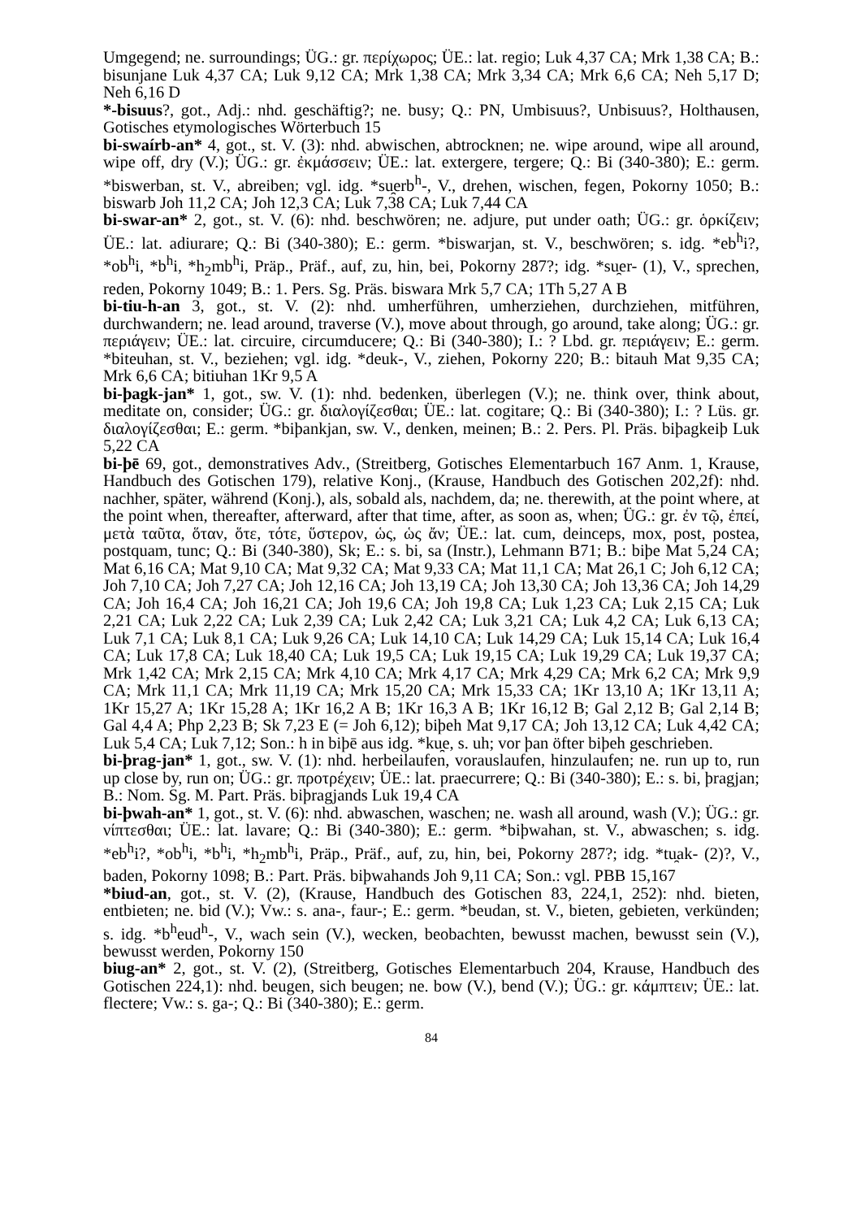Umgegend; ne. surroundings; ÜG.: gr. περίχωρος; ÜE.: lat. regio; Luk 4,37 CA; Mrk 1,38 CA; B.: bisunjane Luk 4,37 CA; Luk 9,12 CA; Mrk 1,38 CA; Mrk 3,34 CA; Mrk 6,6 CA; Neh 5,17 D; Neh 6,16 D
*-bisuus?, got., Adj.: nhd. geschäftig?; ne. busy; Q.: PN, Umbisuus?, Unbisuus?, Holthausen, Gotisches etymologisches Wörterbuch 15
bi-swaírb-an* 4, got., st. V. (3): nhd. abwischen, abtrocknen; ne. wipe around, wipe all around, wipe off, dry (V.); ÜG.: gr. ἐκμάσσειν; ÜE.: lat. extergere, tergere; Q.: Bi (340-380); E.: germ. *biswerban, st. V., abreiben; vgl. idg. *su̯erb<sup>h</sup>-, V., drehen, wischen, fegen, Pokorny 1050; B.: biswarb Joh 11,2 CA; Joh 12,3 CA; Luk 7,38 CA; Luk 7,44 CA
bi-swar-an* 2, got., st. V. (6): nhd. beschwören; ne. adjure, put under oath; ÜG.: gr. ὁρκίζειν; ÜE.: lat. adiurare; Q.: Bi (340-380); E.: germ. *biswarjan, st. V., beschwören; s. idg. *eb<sup>h</sup>i?, *ob<sup>h</sup>i, *b<sup>h</sup>i, *h<sub>2</sub>mb<sup>h</sup>i, Präp., Präf., auf, zu, hin, bei, Pokorny 287?; idg. *su̯er- (1), V., sprechen, reden, Pokorny 1049; B.: 1. Pers. Sg. Präs. biswara Mrk 5,7 CA; 1Th 5,27 A B
bi-tiu-h-an 3, got., st. V. (2): nhd. umherführen, umherziehen, durchziehen, mitführen, durchwandern; ne. lead around, traverse (V.), move about through, go around, take along; ÜG.: gr. περιάγειν; ÜE.: lat. circuire, circumducere; Q.: Bi (340-380); I.: ? Lbd. gr. περιάγειν; E.: germ. *biteuhan, st. V., beziehen; vgl. idg. *deuk-, V., ziehen, Pokorny 220; B.: bitauh Mat 9,35 CA; Mrk 6,6 CA; bitiuhan 1Kr 9,5 A
bi-þagk-jan* 1, got., sw. V. (1): nhd. bedenken, überlegen (V.); ne. think over, think about, meditate on, consider; ÜG.: gr. διαλογίζεσθαι; ÜE.: lat. cogitare; Q.: Bi (340-380); I.: ? Lüs. gr. διαλογίζεσθαι; E.: germ. *biþankjan, sw. V., denken, meinen; B.: 2. Pers. Pl. Präs. biþagkeiþ Luk 5,22 CA
bi-þē 69, got., demonstratives Adv., (Streitberg, Gotisches Elementarbuch 167 Anm. 1, Krause, Handbuch des Gotischen 179), relative Konj., (Krause, Handbuch des Gotischen 202,2f): nhd. nachher, später, während (Konj.), als, sobald als, nachdem, da; ne. therewith, at the point where, at the point when, thereafter, afterward, after that time, after, as soon as, when; ÜG.: gr. ἐν τῷ, ἐπεί, μετὰ ταῦτα, ὅταν, ὅτε, τότε, ὕστερον, ὡς, ὡς ἄν; ÜE.: lat. cum, deinceps, mox, post, postea, postquam, tunc; Q.: Bi (340-380), Sk; E.: s. bi, sa (Instr.), Lehmann B71; B.: biþe Mat 5,24 CA; Mat 6,16 CA; Mat 9,10 CA; Mat 9,32 CA; Mat 9,33 CA; Mat 11,1 CA; Mat 26,1 C; Joh 6,12 CA; Joh 7,10 CA; Joh 7,27 CA; Joh 12,16 CA; Joh 13,19 CA; Joh 13,30 CA; Joh 13,36 CA; Joh 14,29 CA; Joh 16,4 CA; Joh 16,21 CA; Joh 19,6 CA; Joh 19,8 CA; Luk 1,23 CA; Luk 2,15 CA; Luk 2,21 CA; Luk 2,22 CA; Luk 2,39 CA; Luk 2,42 CA; Luk 3,21 CA; Luk 4,2 CA; Luk 6,13 CA; Luk 7,1 CA; Luk 8,1 CA; Luk 9,26 CA; Luk 14,10 CA; Luk 14,29 CA; Luk 15,14 CA; Luk 16,4 CA; Luk 17,8 CA; Luk 18,40 CA; Luk 19,5 CA; Luk 19,15 CA; Luk 19,29 CA; Luk 19,37 CA; Mrk 1,42 CA; Mrk 2,15 CA; Mrk 4,10 CA; Mrk 4,17 CA; Mrk 4,29 CA; Mrk 6,2 CA; Mrk 9,9 CA; Mrk 11,1 CA; Mrk 11,19 CA; Mrk 15,20 CA; Mrk 15,33 CA; 1Kr 13,10 A; 1Kr 13,11 A; 1Kr 15,27 A; 1Kr 15,28 A; 1Kr 16,2 A B; 1Kr 16,3 A B; 1Kr 16,12 B; Gal 2,12 B; Gal 2,14 B; Gal 4,4 A; Php 2,23 B; Sk 7,23 E (= Joh 6,12); biþeh Mat 9,17 CA; Joh 13,12 CA; Luk 4,42 CA; Luk 5,4 CA; Luk 7,12; Son.: h in biþē aus idg. *ku̯e, s. uh; vor þan öfter biþeh geschrieben.
bi-þrag-jan* 1, got., sw. V. (1): nhd. herbeilaufen, vorauslaufen, hinzulaufen; ne. run up to, run up close by, run on; ÜG.: gr. προτρέχειν; ÜE.: lat. praecurrere; Q.: Bi (340-380); E.: s. bi, þragjan; B.: Nom. Sg. M. Part. Präs. biþragjands Luk 19,4 CA
bi-þwah-an* 1, got., st. V. (6): nhd. abwaschen, waschen; ne. wash all around, wash (V.); ÜG.: gr. νίπτεσθαι; ÜE.: lat. lavare; Q.: Bi (340-380); E.: germ. *biþwahan, st. V., abwaschen; s. idg. *eb<sup>h</sup>i?, *ob<sup>h</sup>i, *b<sup>h</sup>i, *h<sub>2</sub>mb<sup>h</sup>i, Präp., Präf., auf, zu, hin, bei, Pokorny 287?; idg. *tu̯ak- (2)?, V., baden, Pokorny 1098; B.: Part. Präs. biþwahands Joh 9,11 CA; Son.: vgl. PBB 15,167
*biud-an, got., st. V. (2), (Krause, Handbuch des Gotischen 83, 224,1, 252): nhd. bieten, entbieten; ne. bid (V.); Vw.: s. ana-, faur-; E.: germ. *beudan, st. V., bieten, gebieten, verkünden; s. idg. *b<sup>h</sup>eud<sup>h</sup>-, V., wach sein (V.), wecken, beobachten, bewusst machen, bewusst sein (V.), bewusst werden, Pokorny 150
biug-an* 2, got., st. V. (2), (Streitberg, Gotisches Elementarbuch 204, Krause, Handbuch des Gotischen 224,1): nhd. beugen, sich beugen; ne. bow (V.), bend (V.); ÜG.: gr. κάμπτειν; ÜE.: lat. flectere; Vw.: s. ga-; Q.: Bi (340-380); E.: germ.
84